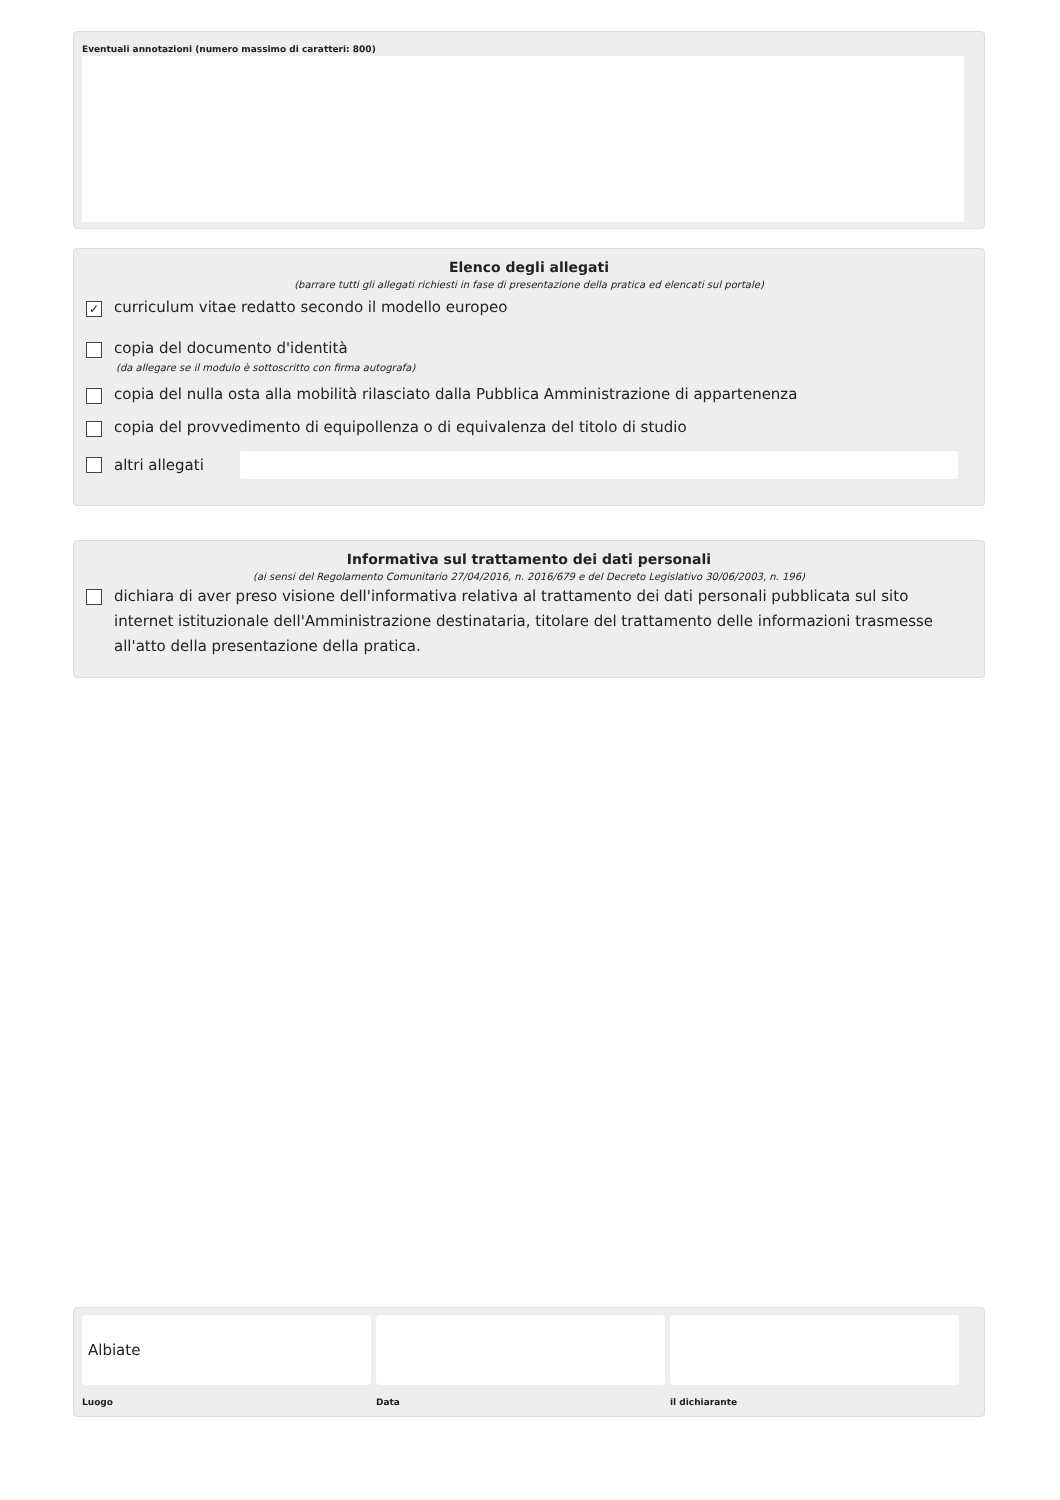Eventuali annotazioni (numero massimo di caratteri: 800)
Elenco degli allegati
(barrare tutti gli allegati richiesti in fase di presentazione della pratica ed elencati sul portale)
✓
curriculum vitae redatto secondo il modello europeo
copia del documento d'identità
(da allegare se il modulo è sottoscritto con firma autografa)
copia del nulla osta alla mobilità rilasciato dalla Pubblica Amministrazione di appartenenza
copia del provvedimento di equipollenza o di equivalenza del titolo di studio
altri allegati
Informativa sul trattamento dei dati personali
(ai sensi del Regolamento Comunitario 27/04/2016, n. 2016/679 e del Decreto Legislativo 30/06/2003, n. 196)
dichiara di aver preso visione dell'informativa relativa al trattamento dei dati personali pubblicata sul sito internet istituzionale dell'Amministrazione destinataria, titolare del trattamento delle informazioni trasmesse all'atto della presentazione della pratica.
Albiate
Luogo Data il dichiarante